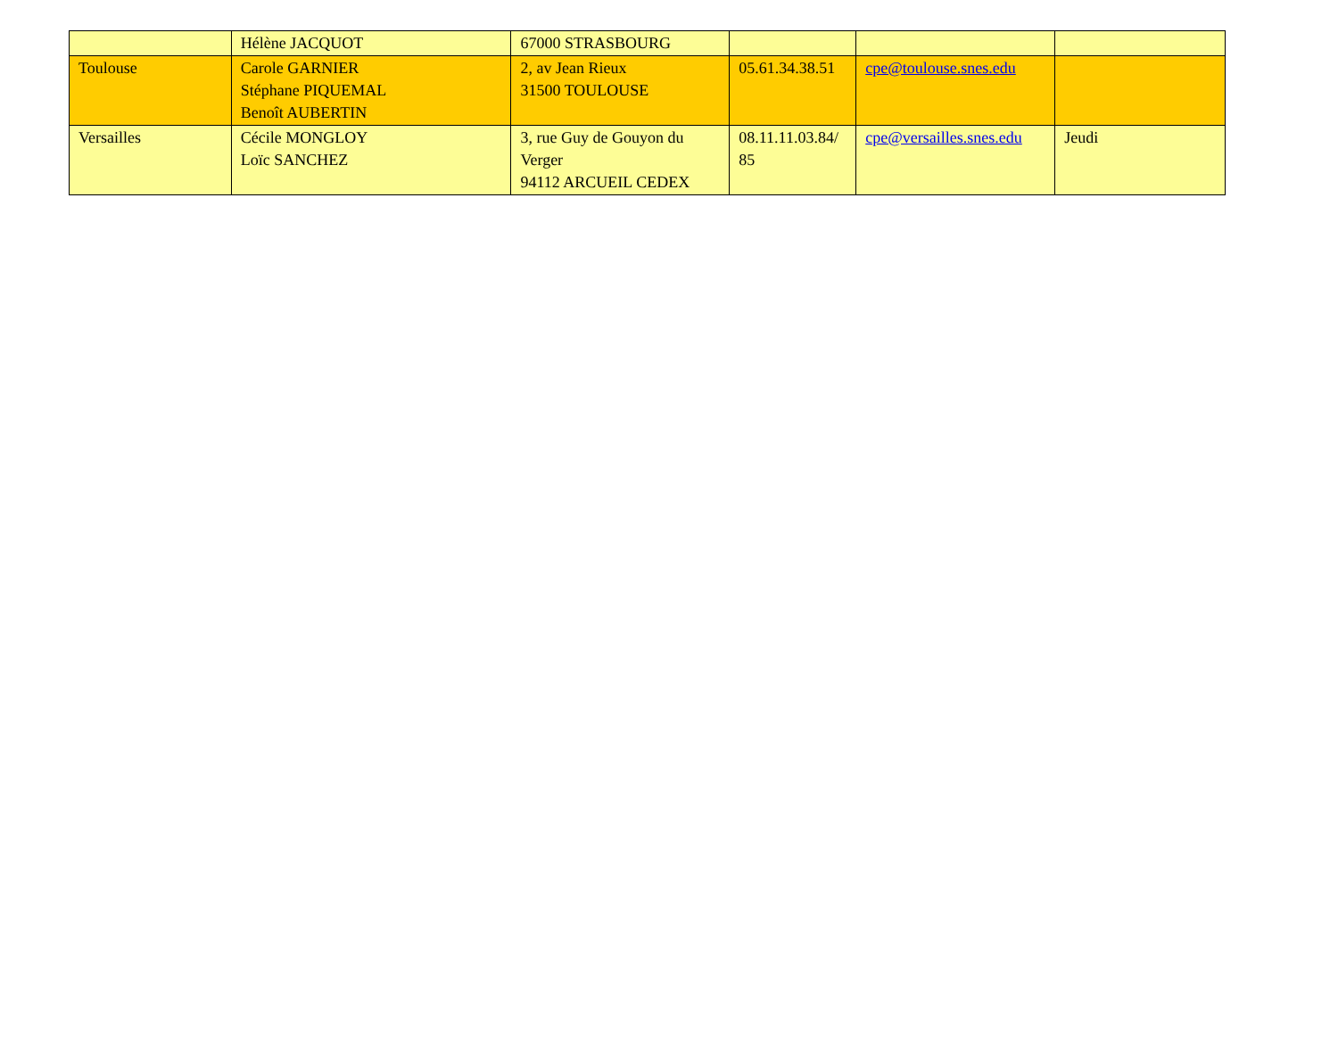| | Hélène JACQUOT | 67000 STRASBOURG | | | |
| Toulouse | Carole GARNIER Stéphane PIQUEMAL Benoît AUBERTIN | 2, av Jean Rieux 31500 TOULOUSE | 05.61.34.38.51 | cpe@toulouse.snes.edu | |
| Versailles | Cécile MONGLOY Loïc SANCHEZ | 3, rue Guy de Gouyon du Verger 94112 ARCUEIL CEDEX | 08.11.11.03.84/ 85 | cpe@versailles.snes.edu | Jeudi |